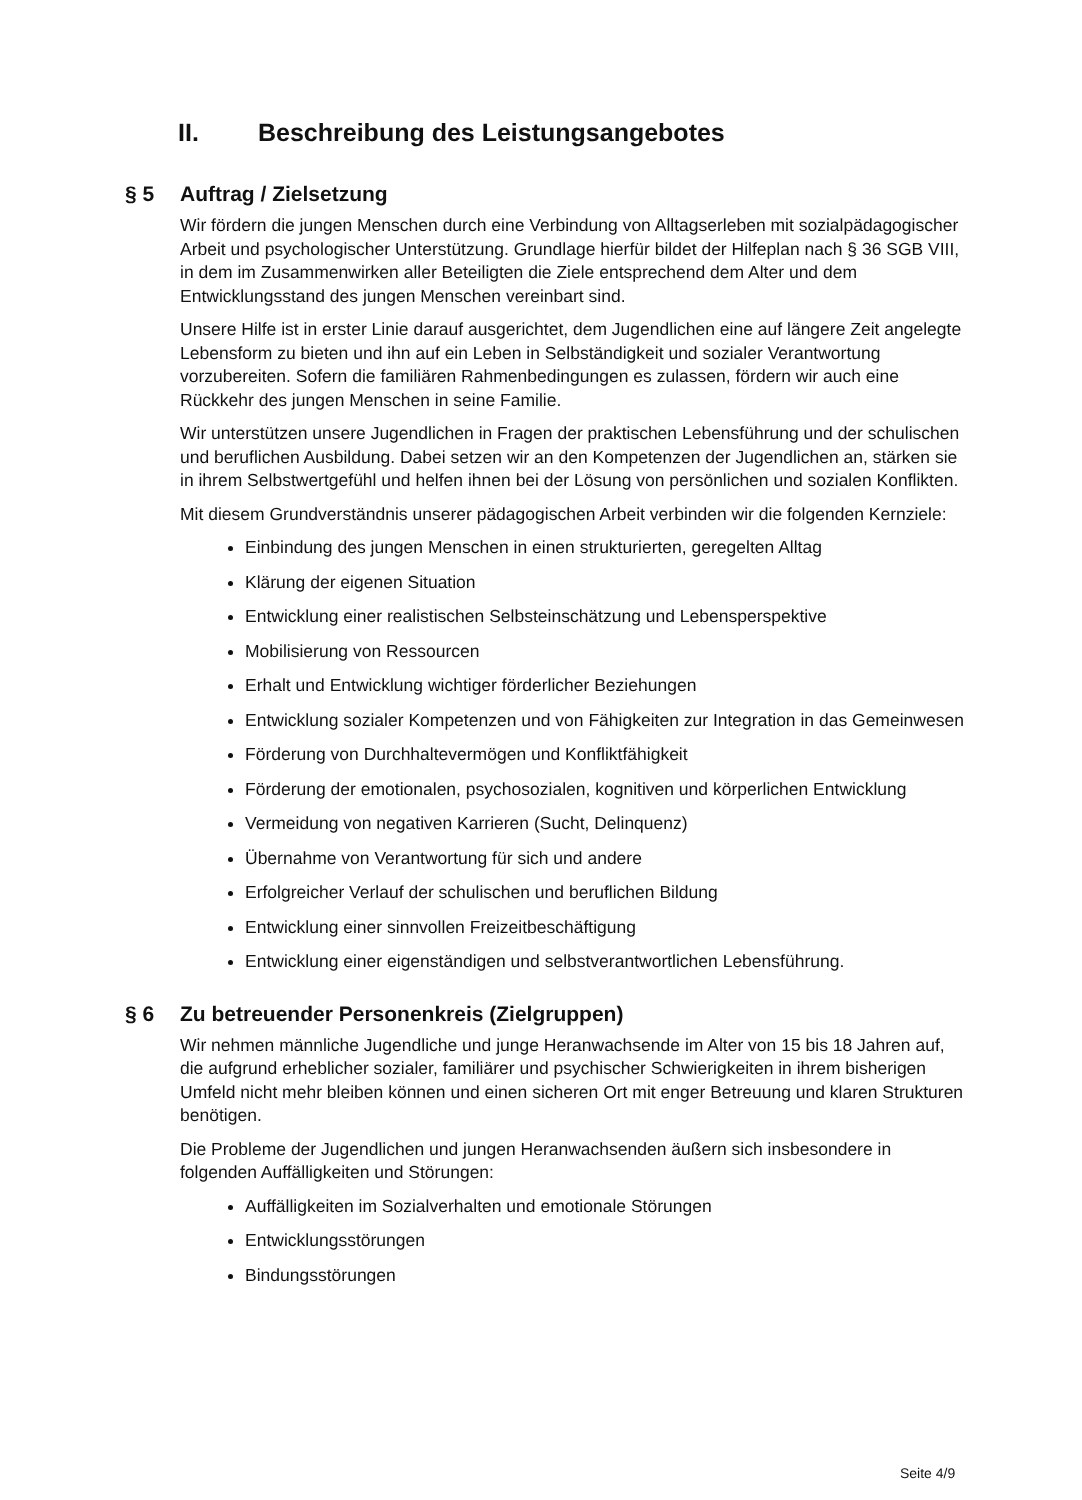II. Beschreibung des Leistungsangebotes
§ 5 Auftrag / Zielsetzung
Wir fördern die jungen Menschen durch eine Verbindung von Alltagserleben mit sozialpädagogischer Arbeit und psychologischer Unterstützung. Grundlage hierfür bildet der Hilfeplan nach § 36 SGB VIII, in dem im Zusammenwirken aller Beteiligten die Ziele entsprechend dem Alter und dem Entwicklungsstand des jungen Menschen vereinbart sind.
Unsere Hilfe ist in erster Linie darauf ausgerichtet, dem Jugendlichen eine auf längere Zeit angelegte Lebensform zu bieten und ihn auf ein Leben in Selbständigkeit und sozialer Verantwortung vorzubereiten. Sofern die familiären Rahmenbedingungen es zulassen, fördern wir auch eine Rückkehr des jungen Menschen in seine Familie.
Wir unterstützen unsere Jugendlichen in Fragen der praktischen Lebensführung und der schulischen und beruflichen Ausbildung. Dabei setzen wir an den Kompetenzen der Jugendlichen an, stärken sie in ihrem Selbstwertgefühl und helfen ihnen bei der Lösung von persönlichen und sozialen Konflikten.
Mit diesem Grundverständnis unserer pädagogischen Arbeit verbinden wir die folgenden Kernziele:
Einbindung des jungen Menschen in einen strukturierten, geregelten Alltag
Klärung der eigenen Situation
Entwicklung einer realistischen Selbsteinschätzung und Lebensperspektive
Mobilisierung von Ressourcen
Erhalt und Entwicklung wichtiger förderlicher Beziehungen
Entwicklung sozialer Kompetenzen und von Fähigkeiten zur Integration in das Gemeinwesen
Förderung von Durchhaltevermögen und Konfliktfähigkeit
Förderung der emotionalen, psychosozialen, kognitiven und körperlichen Entwicklung
Vermeidung von negativen Karrieren (Sucht, Delinquenz)
Übernahme von Verantwortung für sich und andere
Erfolgreicher Verlauf der schulischen und beruflichen Bildung
Entwicklung einer sinnvollen Freizeitbeschäftigung
Entwicklung einer eigenständigen und selbstverantwortlichen Lebensführung.
§ 6 Zu betreuender Personenkreis (Zielgruppen)
Wir nehmen männliche Jugendliche und junge Heranwachsende im Alter von 15 bis 18 Jahren auf, die aufgrund erheblicher sozialer, familiärer und psychischer Schwierigkeiten in ihrem bisherigen Umfeld nicht mehr bleiben können und einen sicheren Ort mit enger Betreuung und klaren Strukturen benötigen.
Die Probleme der Jugendlichen und jungen Heranwachsenden äußern sich insbesondere in folgenden Auffälligkeiten und Störungen:
Auffälligkeiten im Sozialverhalten und emotionale Störungen
Entwicklungsstörungen
Bindungsstörungen
Seite 4/9